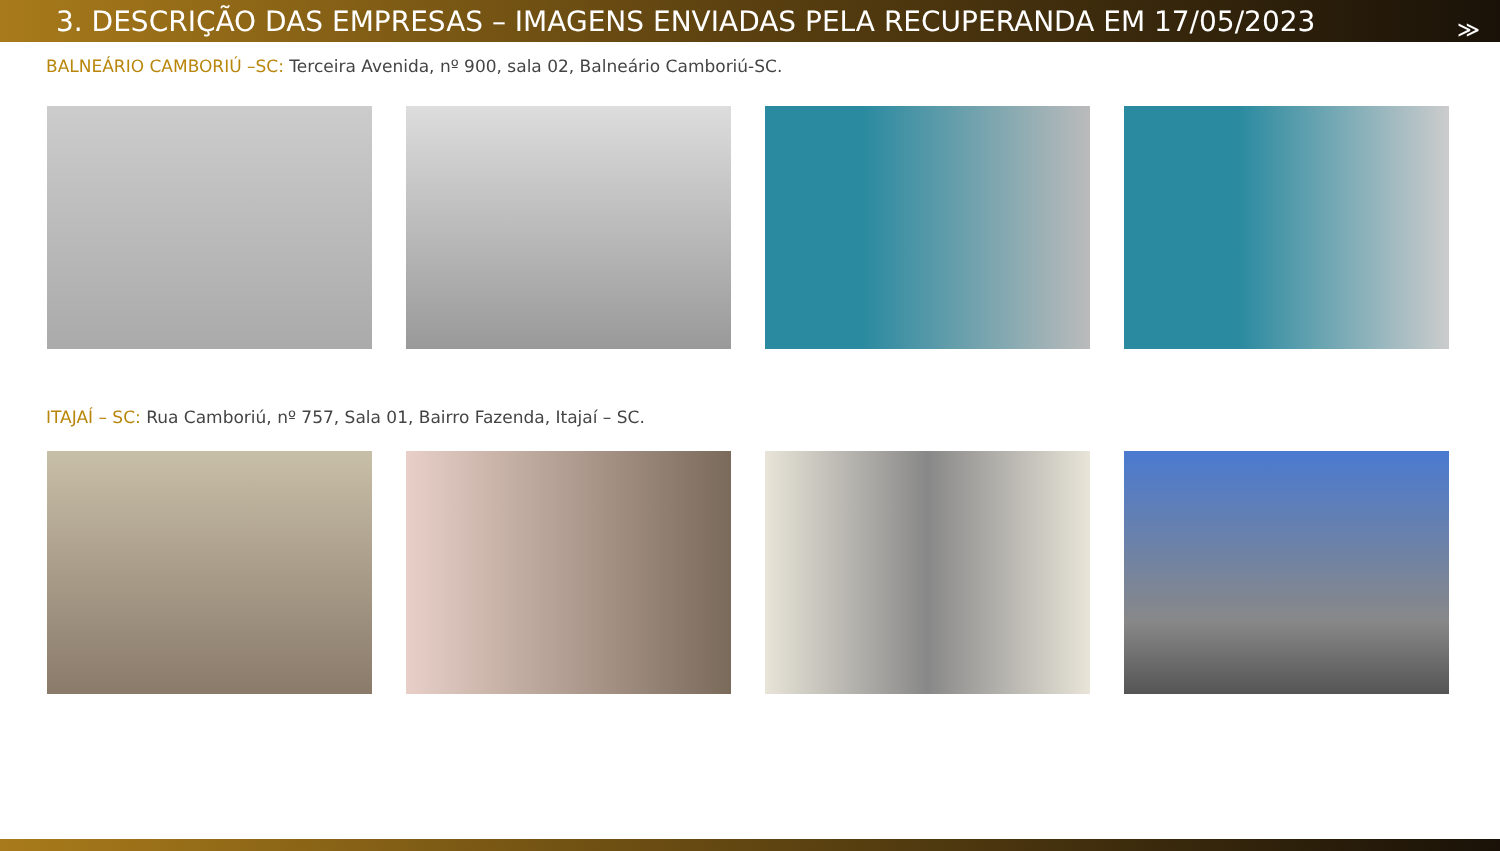3. DESCRIÇÃO DAS EMPRESAS – IMAGENS ENVIADAS PELA RECUPERANDA EM 17/05/2023 ≫
BALNEÁRIO CAMBORIÚ –SC: Terceira Avenida, nº 900, sala 02, Balneário Camboriú-SC.
ITAJAÍ – SC: Rua Camboriú, nº 757, Sala 01, Bairro Fazenda, Itajaí – SC.